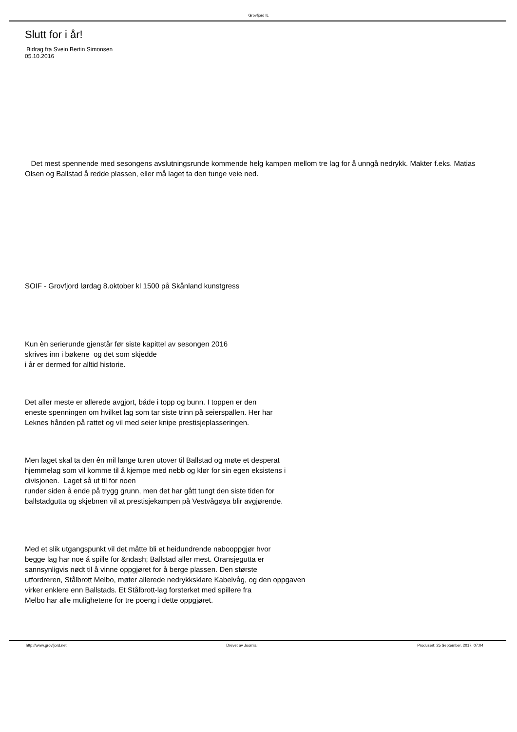Grovfjord IL
Slutt for i år!
Bidrag fra Svein Bertin Simonsen
05.10.2016
Det mest spennende med sesongens avslutningsrunde kommende helg kampen mellom tre lag for å unngå nedrykk. Makter f.eks. Matias Olsen og Ballstad å redde plassen, eller må laget ta den tunge veie ned.
SOIF - Grovfjord lørdag 8.oktober kl 1500 på Skånland kunstgress
Kun èn serierunde gjenstår før siste kapittel av sesongen 2016
skrives inn i bøkene og det som skjedde
i år er dermed for alltid historie.
Det aller meste er allerede avgjort, både i topp og bunn. I toppen er den
eneste spenningen om hvilket lag som tar siste trinn på seierspallen. Her har
Leknes hånden på rattet og vil med seier knipe prestisjeplasseringen.
Men laget skal ta den ên mil lange turen utover til Ballstad og møte et desperat
hjemmelag som vil komme til å kjempe med nebb og klør for sin egen eksistens i
divisjonen. Laget så ut til for noen
runder siden å ende på trygg grunn, men det har gått tungt den siste tiden for
ballstadgutta og skjebnen vil at prestisjekampen på Vestvågøya blir avgjørende.
Med et slik utgangspunkt vil det måtte bli et heidundrende nabooppgjør hvor
begge lag har noe å spille for &ndash; Ballstad aller mest. Oransjegutta er
sannsynligvis nødt til å vinne oppgjøret for å berge plassen. Den største
utfordreren, Stålbrott Melbo, møter allerede nedrykksklare Kabelvåg, og den oppgaven
virker enklere enn Ballstads. Et Stålbrott-lag forsterket med spillere fra
Melbo har alle mulighetene for tre poeng i dette oppgjøret.
http://www.grovfjord.net Drevet av Joomla! Produsert: 25 September, 2017, 07:04